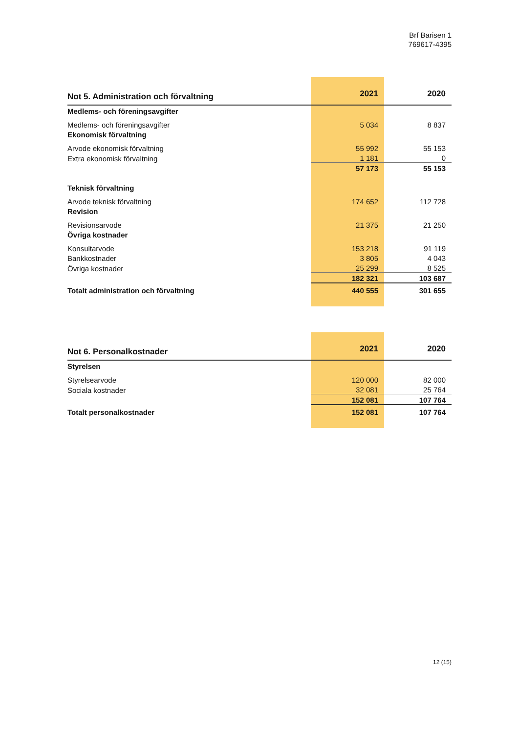Brf Barisen 1
769617-4395
| Not 5. Administration och förvaltning | 2021 | 2020 |
| --- | --- | --- |
| Medlems- och föreningsavgifter | | |
| Medlems- och föreningsavgifter | 5 034 | 8 837 |
| Ekonomisk förvaltning | | |
| Arvode ekonomisk förvaltning | 55 992 | 55 153 |
| Extra ekonomisk förvaltning | 1 181 | 0 |
| | 57 173 | 55 153 |
| Teknisk förvaltning | | |
| Arvode teknisk förvaltning | 174 652 | 112 728 |
| Revision | | |
| Revisionsarvode | 21 375 | 21 250 |
| Övriga kostnader | | |
| Konsultarvode | 153 218 | 91 119 |
| Bankkostnader | 3 805 | 4 043 |
| Övriga kostnader | 25 299 | 8 525 |
| | 182 321 | 103 687 |
| Totalt administration och förvaltning | 440 555 | 301 655 |
| Not 6. Personalkostnader | 2021 | 2020 |
| --- | --- | --- |
| Styrelsen | | |
| Styrelsearvode | 120 000 | 82 000 |
| Sociala kostnader | 32 081 | 25 764 |
| | 152 081 | 107 764 |
| Totalt personalkostnader | 152 081 | 107 764 |
12 (15)